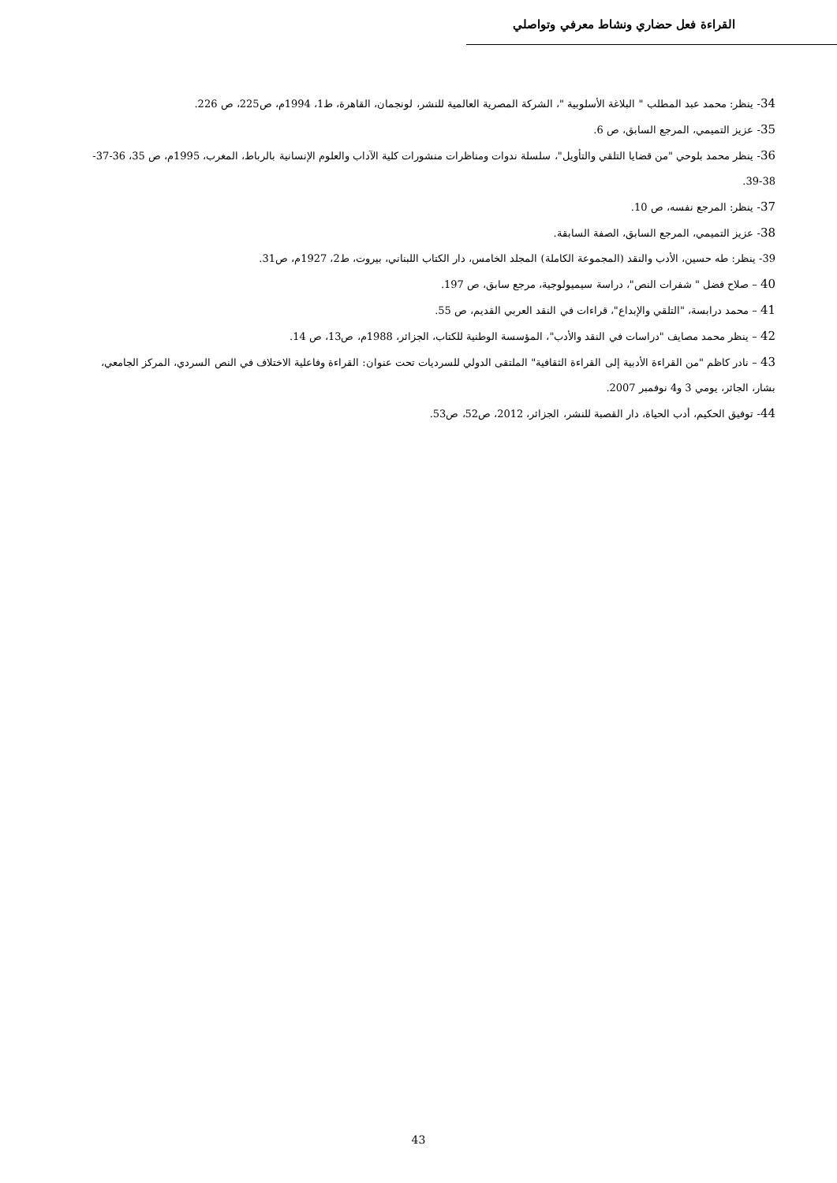القراءة فعل حضاري ونشاط معرفي وتواصلي
34- ينظر: محمد عبد المطلب " البلاغة الأسلوبية "، الشركة المصرية العالمية للنشر، لونجمان، القاهرة، ط1، 1994م، ص225، ص 226.
35- عزيز التميمي، المرجع السابق، ص 6.
36- ينظر محمد بلوحي "من قضايا التلقي والتأويل"، سلسلة ندوات ومناظرات منشورات كلية الآداب والعلوم الإنسانية بالرباط، المغرب، 1995م، ص 35، 36-37-38-39.
37- ينظر: المرجع نفسه، ص 10.
38- عزيز التميمي، المرجع السابق، الصفة السابقة.
39- ينظر: طه حسين، الأدب والنقد (المجموعة الكاملة) المجلد الخامس، دار الكتاب اللبناني، بيروت، ط2، 1927م، ص31.
40 – صلاح فضل " شفرات النص"، دراسة سيميولوجية، مرجع سابق، ص 197.
41 – محمد درابسة، "التلقي والإبداع"، قراءات في النقد العربي القديم، ص 55.
42 – ينظر محمد مصايف "دراسات في النقد والأدب"، المؤسسة الوطنية للكتاب، الجزائر، 1988م، ص13، ص 14.
43 – نادر كاظم "من القراءة الأدبية إلى القراءة الثقافية" الملتقى الدولي للسرديات تحت عنوان: القراءة وفاعلية الاختلاف في النص السردي، المركز الجامعي، بشار، الجائر، يومي 3 و4 نوفمبر 2007.
44- توفيق الحكيم، أدب الحياة، دار القصبة للنشر، الجزائر، 2012، ص52، ص53.
43